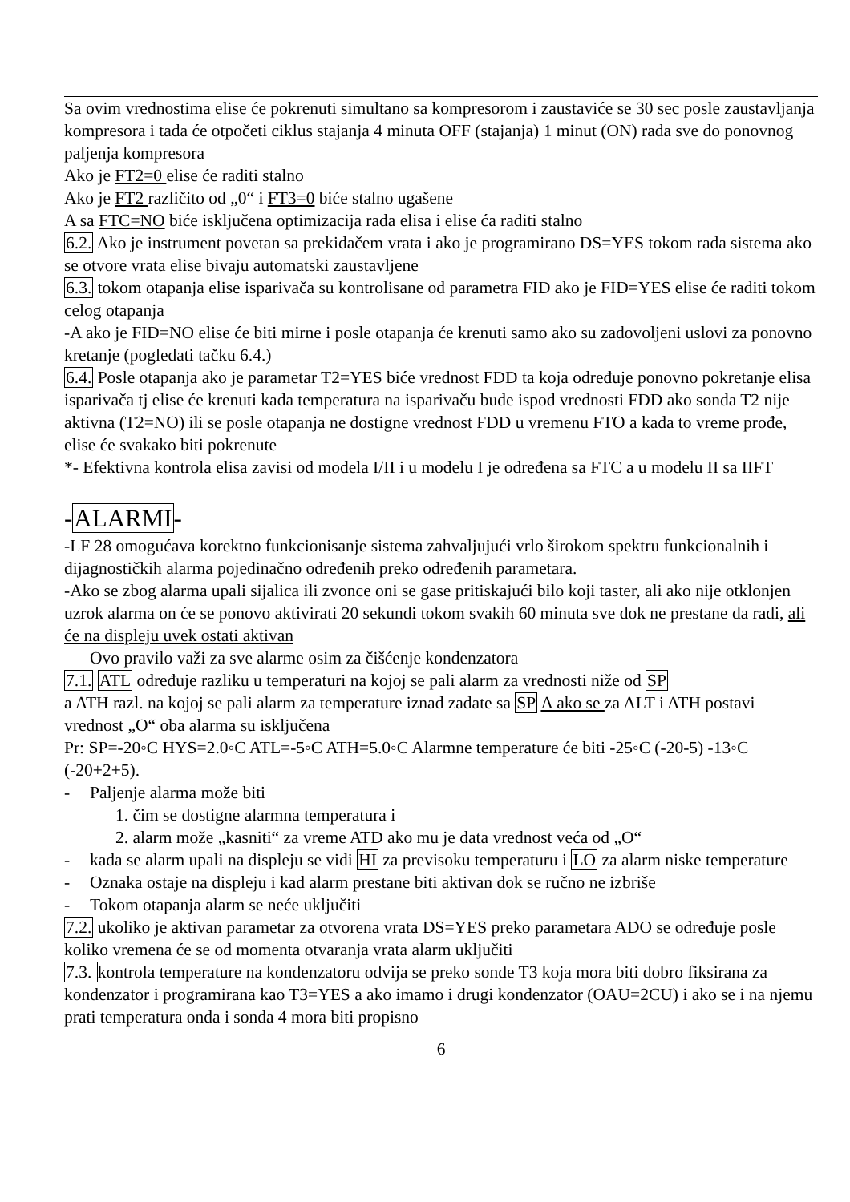Sa ovim vrednostima elise će pokrenuti simultano sa kompresorom i zaustaviće se 30 sec posle zaustavljanja kompresora i tada će otpočeti ciklus stajanja 4 minuta OFF (stajanja) 1 minut (ON) rada sve do ponovnog paljenja kompresora
Ako je FT2=0 elise će raditi stalno
Ako je FT2 različito od „0“ i FT3=0 biće stalno ugašene
A sa FTC=NO biće isključena optimizacija rada elisa i elise ća raditi stalno
6.2. Ako je instrument povetan sa prekidačem vrata i ako je programirano DS=YES tokom rada sistema ako se otvore vrata elise bivaju automatski zaustavljene
6.3. tokom otapanja elise isparivača su kontrolisane od parametra FID ako je FID=YES elise će raditi tokom celog otapanja
-A ako je FID=NO elise će biti mirne i posle otapanja će krenuti samo ako su zadovoljeni uslovi za ponovno kretanje (pogledati tačku 6.4.)
6.4. Posle otapanja ako je parametar T2=YES biće vrednost FDD ta koja određuje ponovno pokretanje elisa isparivača tj elise će krenuti kada temperatura na isparivaču bude ispod vrednosti FDD ako sonda T2 nije aktivna (T2=NO) ili se posle otapanja ne dostigne vrednost FDD u vremenu FTO a kada to vreme prođe, elise će svakako biti pokrenute
*- Efektivna kontrola elisa zavisi od modela I/II i u modelu I je određena sa FTC a u modelu II sa IIFT
-ALARMI-
-LF 28 omogućava korektno funkcionisanje sistema zahvaljujući vrlo širokom spektru funkcionalnih i dijagnostičkih alarma pojedinačno određenih preko određenih parametara.
-Ako se zbog alarma upali sijalica ili zvonce oni se gase pritiskajući bilo koji taster, ali ako nije otklonjen uzrok alarma on će se ponovo aktivirati 20 sekundi tokom svakih 60 minuta sve dok ne prestane da radi, ali će na displeju uvek ostati aktivan
Ovo pravilo važi za sve alarme osim za čišćenje kondenzatora
7.1. ATL određuje razliku u temperaturi na kojoj se pali alarm za vrednosti niže od SP
a ATH razl. na kojoj se pali alarm za temperature iznad zadate sa SP A ako se za ALT i ATH postavi vrednost „O“ oba alarma su isključena
Pr: SP=-20◦C HYS=2.0◦C ATL=-5◦C ATH=5.0◦C Alarmne temperature će biti -25◦C (-20-5) -13◦C (-20+2+5).
- Paljenje alarma može biti
1. čim se dostigne alarmna temperatura i
2. alarm može „kasniti“ za vreme ATD ako mu je data vrednost veća od „O“
- kada se alarm upali na displeju se vidi HI za previsoku temperaturu i LO za alarm niske temperature
- Oznaka ostaje na displeju i kad alarm prestane biti aktivan dok se ručno ne izbriše
- Tokom otapanja alarm se neće uključiti
7.2. ukoliko je aktivan parametar za otvorena vrata DS=YES preko parametara ADO se određuje posle koliko vremena će se od momenta otvaranja vrata alarm uključiti
7.3. kontrola temperature na kondenzatoru odvija se preko sonde T3 koja mora biti dobro fiksirana za kondenzator i programirana kao T3=YES a ako imamo i drugi kondenzator (OAU=2CU) i ako se i na njemu prati temperatura onda i sonda 4 mora biti propisno
6